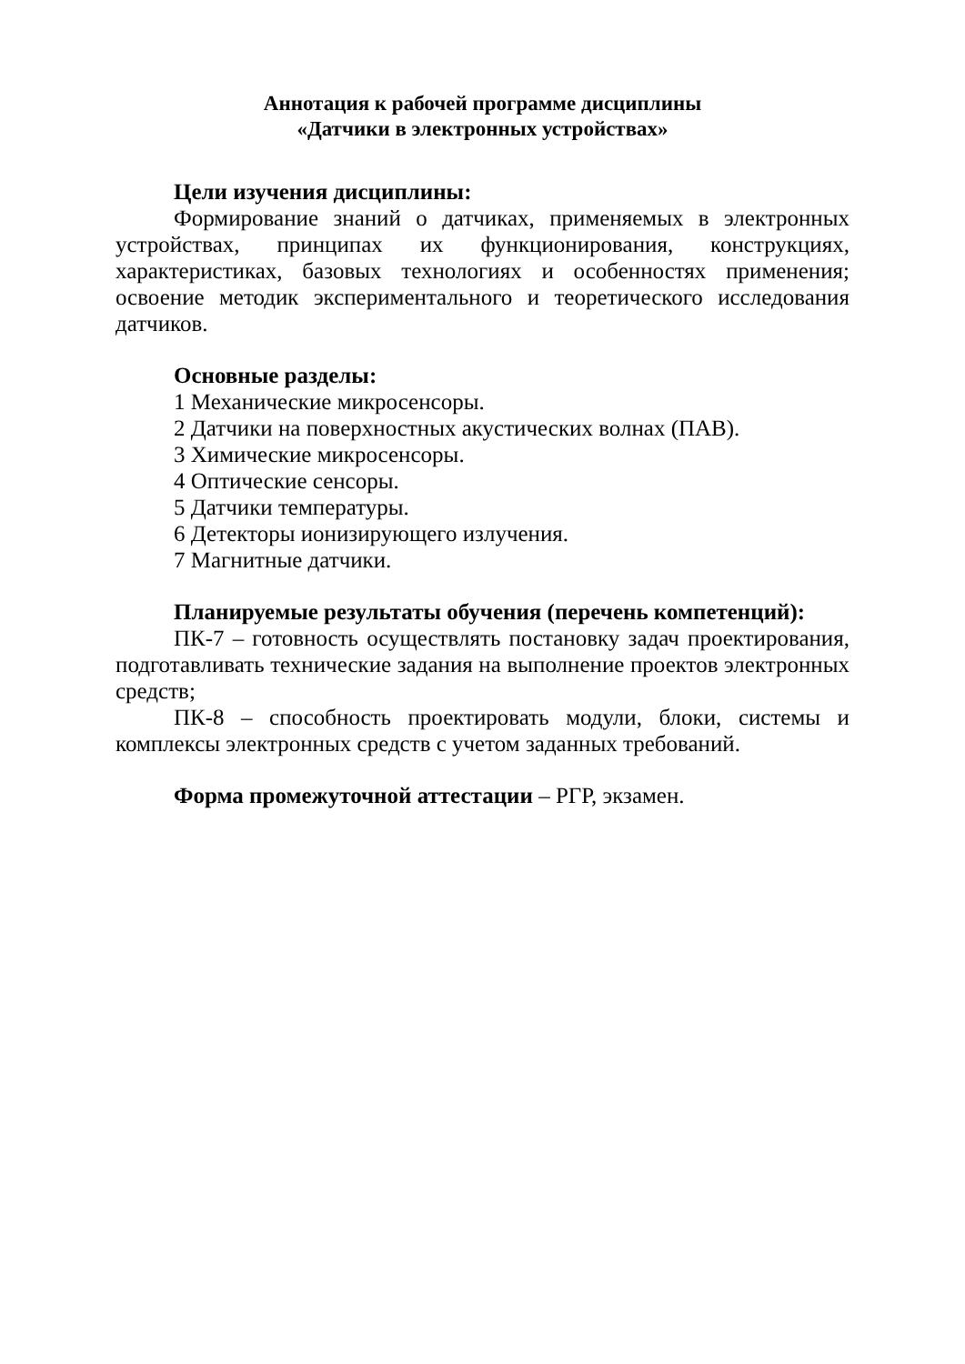Аннотация к рабочей программе дисциплины
«Датчики в электронных устройствах»
Цели изучения дисциплины:
Формирование знаний о датчиках, применяемых в электронных устройствах, принципах их функционирования, конструкциях, характеристиках, базовых технологиях и особенностях применения; освоение методик экспериментального и теоретического исследования датчиков.
Основные разделы:
1 Механические микросенсоры.
2 Датчики на поверхностных акустических волнах (ПАВ).
3 Химические микросенсоры.
4 Оптические сенсоры.
5 Датчики температуры.
6 Детекторы ионизирующего излучения.
7 Магнитные датчики.
Планируемые результаты обучения (перечень компетенций):
ПК-7 – готовность осуществлять постановку задач проектирования, подготавливать технические задания на выполнение проектов электронных средств;
ПК-8 – способность проектировать модули, блоки, системы и комплексы электронных средств с учетом заданных требований.
Форма промежуточной аттестации – РГР, экзамен.